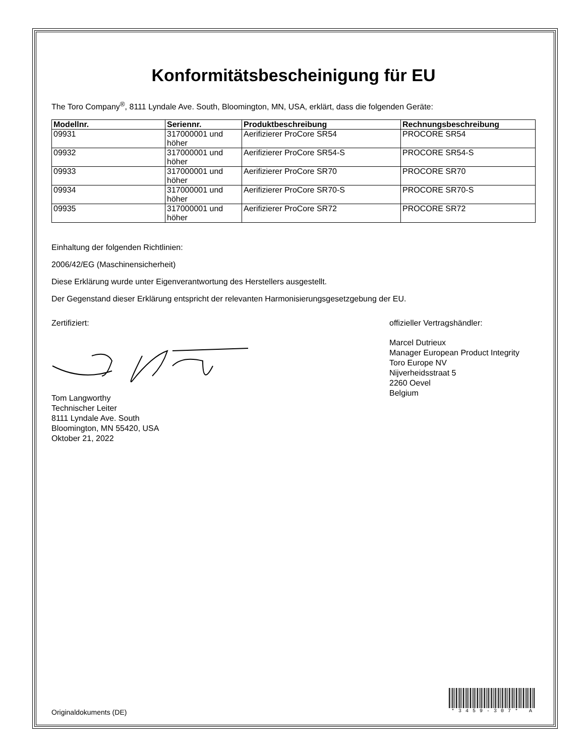Konformitätsbescheinigung für EU
The Toro Company<sup>®</sup>, 8111 Lyndale Ave. South, Bloomington, MN, USA, erklärt, dass die folgenden Geräte:
| Modellnr. | Seriennr. | Produktbeschreibung | Rechnungsbeschreibung |
| --- | --- | --- | --- |
| 09931 | 317000001 und höher | Aerifizierer ProCore SR54 | PROCORE SR54 |
| 09932 | 317000001 und höher | Aerifizierer ProCore SR54-S | PROCORE SR54-S |
| 09933 | 317000001 und höher | Aerifizierer ProCore SR70 | PROCORE SR70 |
| 09934 | 317000001 und höher | Aerifizierer ProCore SR70-S | PROCORE SR70-S |
| 09935 | 317000001 und höher | Aerifizierer ProCore SR72 | PROCORE SR72 |
Einhaltung der folgenden Richtlinien:
2006/42/EG (Maschinensicherheit)
Diese Erklärung wurde unter Eigenverantwortung des Herstellers ausgestellt.
Der Gegenstand dieser Erklärung entspricht der relevanten Harmonisierungsgesetzgebung der EU.
Zertifiziert:
Tom Langworthy
Technischer Leiter
8111 Lyndale Ave. South
Bloomington, MN 55420, USA
Oktober 21, 2022
offizieller Vertragshändler:
Marcel Dutrieux
Manager European Product Integrity
Toro Europe NV
Nijverheidsstraat 5
2260 Oevel
Belgium
Originaldokuments (DE) *3459-307* A